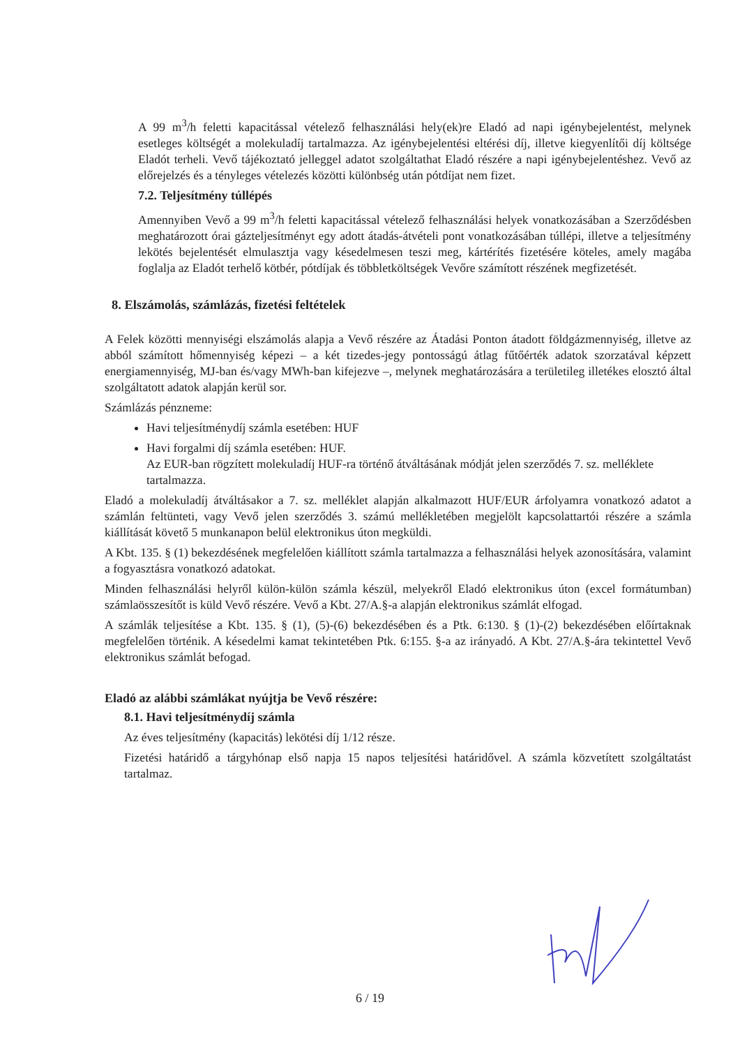A 99 m<sup>3</sup>/h feletti kapacitással vételező felhasználási hely(ek)re Eladó ad napi igénybejelentést, melynek esetleges költségét a molekuladíj tartalmazza. Az igénybejelentési eltérési díj, illetve kiegyenlítői díj költsége Eladót terheli. Vevő tájékoztató jelleggel adatot szolgáltathat Eladó részére a napi igénybejelentéshez. Vevő az előrejelzés és a tényleges vételezés közötti különbség után pótdíjat nem fizet.
7.2. Teljesítmény túllépés
Amennyiben Vevő a 99 m<sup>3</sup>/h feletti kapacitással vételező felhasználási helyek vonatkozásában a Szerződésben meghatározott órai gázteljesítményt egy adott átadás-átvételi pont vonatkozásában túllépi, illetve a teljesítmény lekötés bejelentését elmulasztja vagy késedelmesen teszi meg, kártérítés fizetésére köteles, amely magába foglalja az Eladót terhelő kötbér, pótdíjak és többletköltségek Vevőre számított részének megfizetését.
8. Elszámolás, számlázás, fizetési feltételek
A Felek közötti mennyiségi elszámolás alapja a Vevő részére az Átadási Ponton átadott földgázmennyiség, illetve az abból számított hőmennyiség képezi – a két tizedes-jegy pontosságú átlag fűtőérték adatok szorzatával képzett energiamennyiség, MJ-ban és/vagy MWh-ban kifejezve –, melynek meghatározására a területileg illetékes elosztó által szolgáltatott adatok alapján kerül sor.
Számlázás pénzneme:
Havi teljesítménydíj számla esetében: HUF
Havi forgalmi díj számla esetében: HUF.
Az EUR-ban rögzített molekuladíj HUF-ra történő átváltásának módját jelen szerződés 7. sz. melléklete tartalmazza.
Eladó a molekuladíj átváltásakor a 7. sz. melléklet alapján alkalmazott HUF/EUR árfolyamra vonatkozó adatot a számlán feltünteti, vagy Vevő jelen szerződés 3. számú mellékletében megjelölt kapcsolattartói részére a számla kiállítását követő 5 munkanapon belül elektronikus úton megküldi.
A Kbt. 135. § (1) bekezdésének megfelelően kiállított számla tartalmazza a felhasználási helyek azonosítására, valamint a fogyasztásra vonatkozó adatokat.
Minden felhasználási helyről külön-külön számla készül, melyekről Eladó elektronikus úton (excel formátumban) számlaösszesítőt is küld Vevő részére. Vevő a Kbt. 27/A.§-a alapján elektronikus számlát elfogad.
A számlák teljesítése a Kbt. 135. § (1), (5)-(6) bekezdésében és a Ptk. 6:130. § (1)-(2) bekezdésében előírtaknak megfelelően történik. A késedelmi kamat tekintetében Ptk. 6:155. §-a az irányadó. A Kbt. 27/A.§-ára tekintettel Vevő elektronikus számlát befogad.
Eladó az alábbi számlákat nyújtja be Vevő részére:
8.1. Havi teljesítménydíj számla
Az éves teljesítmény (kapacitás) lekötési díj 1/12 része.
Fizetési határidő a tárgyhónap első napja 15 napos teljesítési határidővel. A számla közvetített szolgáltatást tartalmaz.
6 / 19